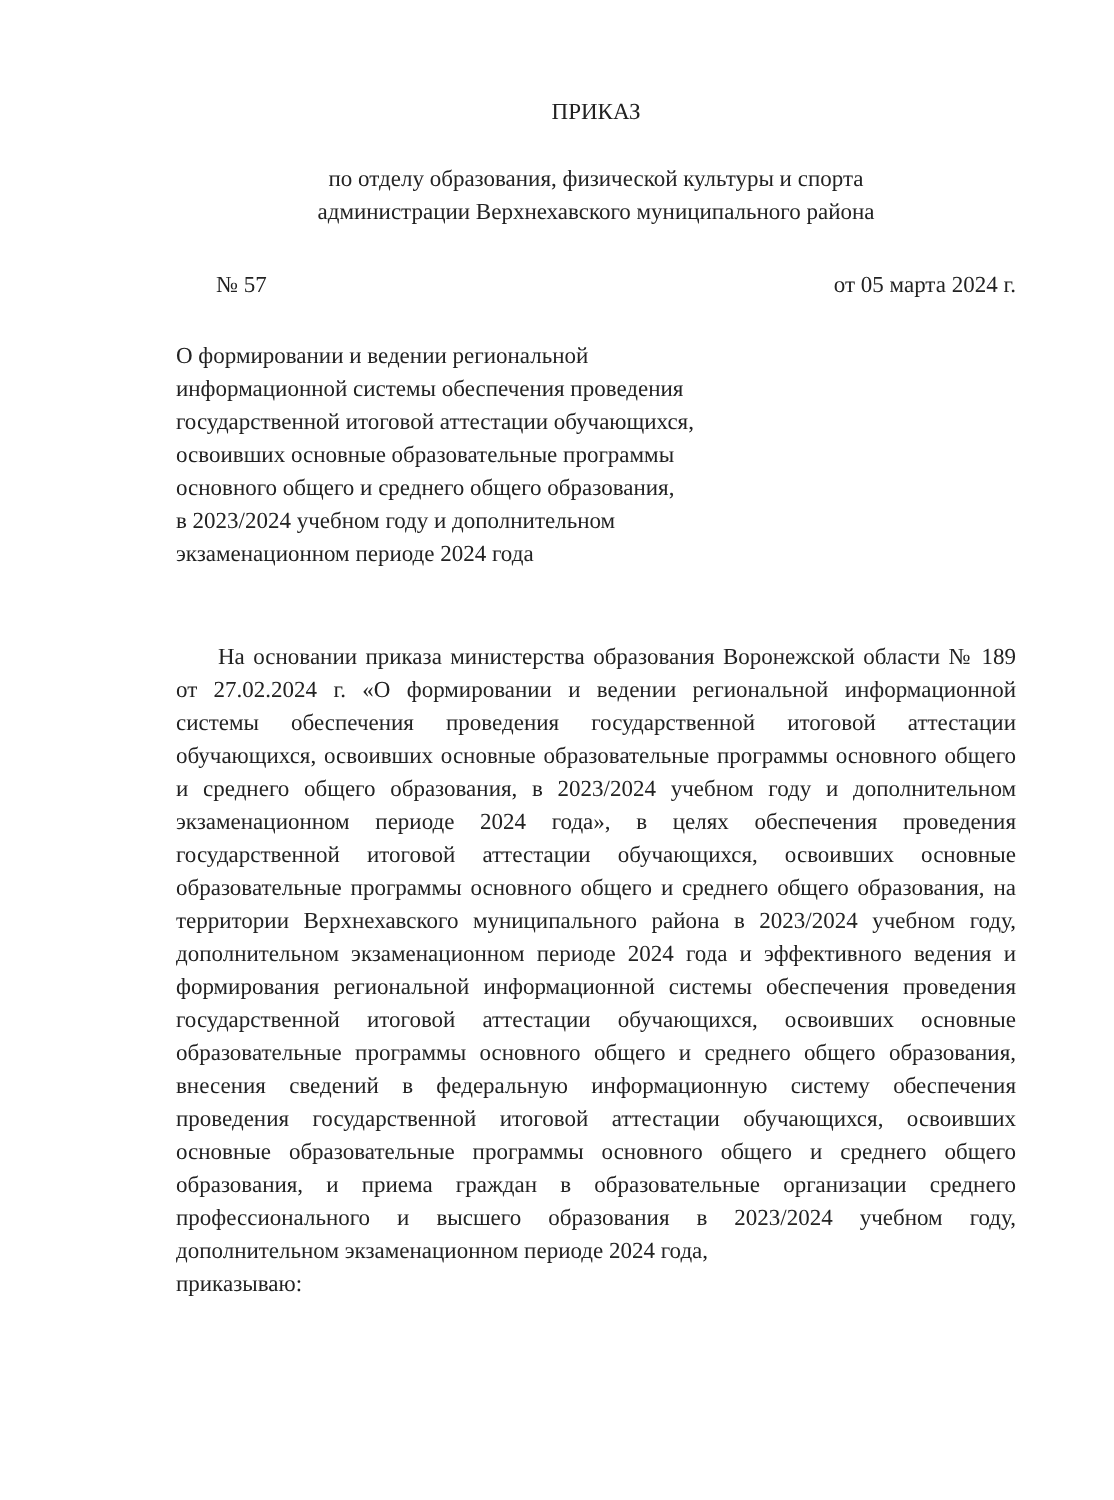ПРИКАЗ
по отделу образования, физической культуры и спорта
администрации Верхнехавского муниципального района
№ 57 от 05 марта 2024 г.
О формировании и ведении региональной
информационной системы обеспечения проведения
государственной итоговой аттестации обучающихся,
освоивших основные образовательные программы
основного общего и среднего общего образования,
в 2023/2024 учебном году и дополнительном
экзаменационном периоде 2024 года
На основании приказа министерства образования Воронежской области № 189 от 27.02.2024 г. «О формировании и ведении региональной информационной системы обеспечения проведения государственной итоговой аттестации обучающихся, освоивших основные образовательные программы основного общего и среднего общего образования, в 2023/2024 учебном году и дополнительном экзаменационном периоде 2024 года», в целях обеспечения проведения государственной итоговой аттестации обучающихся, освоивших основные образовательные программы основного общего и среднего общего образования, на территории Верхнехавского муниципального района в 2023/2024 учебном году, дополнительном экзаменационном периоде 2024 года и эффективного ведения и формирования региональной информационной системы обеспечения проведения государственной итоговой аттестации обучающихся, освоивших основные образовательные программы основного общего и среднего общего образования, внесения сведений в федеральную информационную систему обеспечения проведения государственной итоговой аттестации обучающихся, освоивших основные образовательные программы основного общего и среднего общего образования, и приема граждан в образовательные организации среднего профессионального и высшего образования в 2023/2024 учебном году, дополнительном экзаменационном периоде 2024 года,
приказываю: